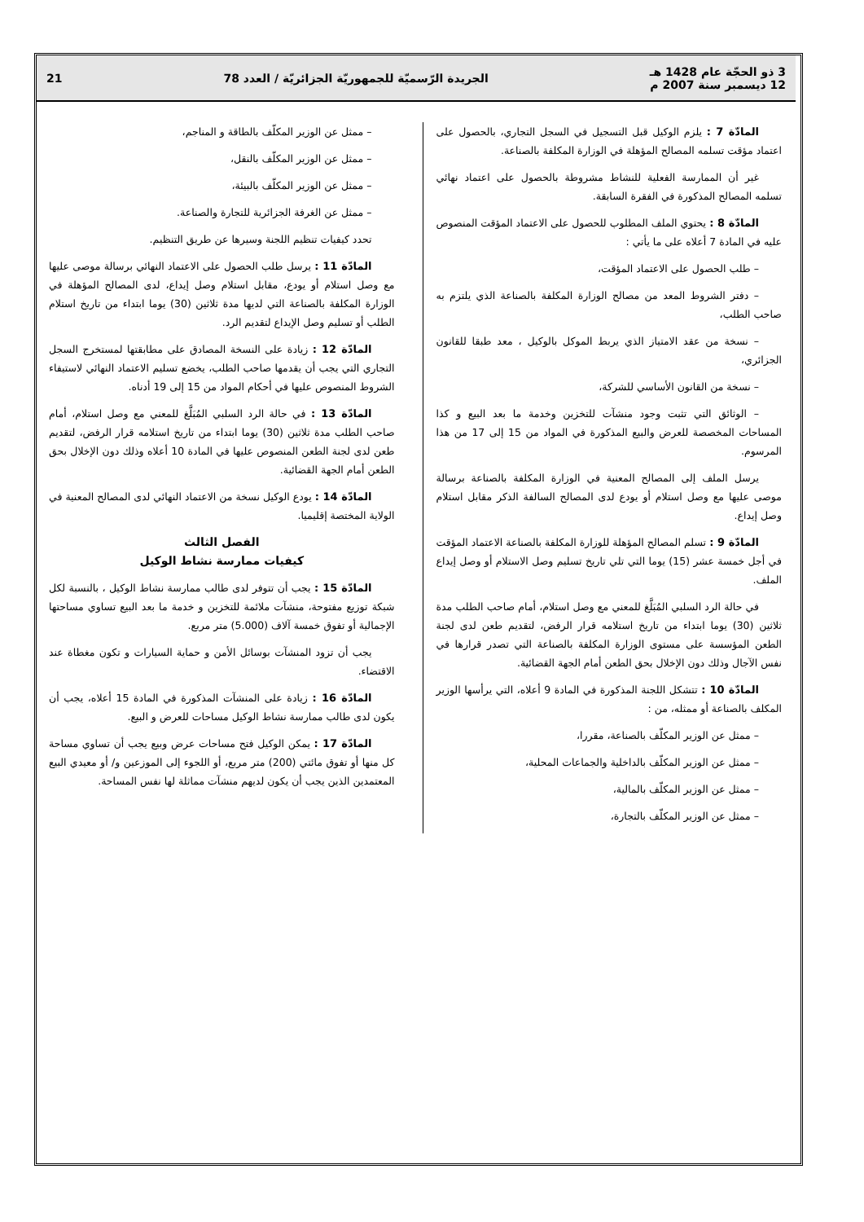3 ذو الحجّة عام 1428 هـ
12 ديسمبر سنة 2007 م
الجريدة الرّسميّة للجمهوريّة الجزائريّة / العدد 78
21
المادّة 7 : يلزم الوكيل قبل التسجيل في السجل التجاري، بالحصول على اعتماد مؤقت تسلمه المصالح المؤهلة في الوزارة المكلفة بالصناعة.
غير أن الممارسة الفعلية للنشاط مشروطة بالحصول على اعتماد نهائي تسلمه المصالح المذكورة في الفقرة السابقة.
المادّة 8 : يحتوي الملف المطلوب للحصول على الاعتماد المؤقت المنصوص عليه في المادة 7 أعلاه على ما يأتي :
– طلب الحصول على الاعتماد المؤقت،
– دفتر الشروط المعد من مصالح الوزارة المكلفة بالصناعة الذي يلتزم به صاحب الطلب،
– نسخة من عقد الامتياز الذي يربط الموكل بالوكيل ، معد طبقا للقانون الجزائري،
– نسخة من القانون الأساسي للشركة،
– الوثائق التي تثبت وجود منشآت للتخزين وخدمة ما بعد البيع و كذا المساحات المخصصة للعرض والبيع المذكورة في المواد من 15 إلى 17 من هذا المرسوم.
يرسل الملف إلى المصالح المعنية في الوزارة المكلفة بالصناعة برسالة موصى عليها مع وصل استلام أو يودع لدى المصالح السالفة الذكر مقابل استلام وصل إيداع.
المادّة 9 : تسلم المصالح المؤهلة للوزارة المكلفة بالصناعة الاعتماد المؤقت في أجل خمسة عشر (15) يوما التي تلي تاريخ تسليم وصل الاستلام أو وصل إيداع الملف.
في حالة الرد السلبي المُبَلَّغ للمعني مع وصل استلام، أمام صاحب الطلب مدة ثلاثين (30) يوما ابتداء من تاريخ استلامه قرار الرفض، لتقديم طعن لدى لجنة الطعن المؤسسة على مستوى الوزارة المكلفة بالصناعة التي تصدر قرارها في نفس الآجال وذلك دون الإخلال بحق الطعن أمام الجهة القضائية.
المادّة 10 : تتشكل اللجنة المذكورة في المادة 9 أعلاه، التي يرأسها الوزير المكلف بالصناعة أو ممثله، من :
– ممثل عن الوزير المكلّف بالصناعة، مقررا،
– ممثل عن الوزير المكلّف بالداخلية والجماعات المحلية،
– ممثل عن الوزير المكلّف بالمالية،
– ممثل عن الوزير المكلّف بالتجارة،
– ممثل عن الوزير المكلّف بالطاقة و المناجم،
– ممثل عن الوزير المكلّف بالنقل،
– ممثل عن الوزير المكلّف بالبيئة،
– ممثل عن الغرفة الجزائرية للتجارة والصناعة.
تحدد كيفيات تنظيم اللجنة وسيرها عن طريق التنظيم.
المادّة 11 : يرسل طلب الحصول على الاعتماد النهائي برسالة موصى عليها مع وصل استلام أو يودع، مقابل استلام وصل إيداع، لدى المصالح المؤهلة في الوزارة المكلفة بالصناعة التي لديها مدة ثلاثين (30) يوما ابتداء من تاريخ استلام الطلب أو تسليم وصل الإيداع لتقديم الرد.
المادّة 12 : زيادة على النسخة المصادق على مطابقتها لمستخرج السجل التجاري التي يجب أن يقدمها صاحب الطلب، يخضع تسليم الاعتماد النهائي لاستيفاء الشروط المنصوص عليها في أحكام المواد من 15 إلى 19 أدناه.
المادّة 13 : في حالة الرد السلبي المُبَلَّغ للمعني مع وصل استلام، أمام صاحب الطلب مدة ثلاثين (30) يوما ابتداء من تاريخ استلامه قرار الرفض، لتقديم طعن لدى لجنة الطعن المنصوص عليها في المادة 10 أعلاه وذلك دون الإخلال بحق الطعن أمام الجهة القضائية.
المادّة 14 : يودع الوكيل نسخة من الاعتماد النهائي لدى المصالح المعنية في الولاية المختصة إقليميا.
الفصل الثالث
كيفيات ممارسة نشاط الوكيل
المادّة 15 : يجب أن تتوفر لدى طالب ممارسة نشاط الوكيل ، بالنسبة لكل شبكة توزيع مفتوحة، منشآت ملائمة للتخزين و خدمة ما بعد البيع تساوي مساحتها الإجمالية أو تفوق خمسة آلاف (5.000) متر مربع.
يجب أن تزود المنشآت بوسائل الأمن و حماية السيارات و تكون مغطاة عند الاقتضاء.
المادّة 16 : زيادة على المنشآت المذكورة في المادة 15 أعلاه، يجب أن يكون لدى طالب ممارسة نشاط الوكيل مساحات للعرض و البيع.
المادّة 17 : يمكن الوكيل فتح مساحات عرض وبيع يجب أن تساوي مساحة كل منها أو تفوق مائتي (200) متر مربع، أو اللجوء إلى الموزعين و/ أو معيدي البيع المعتمدين الذين يجب أن يكون لديهم منشآت مماثلة لها نفس المساحة.